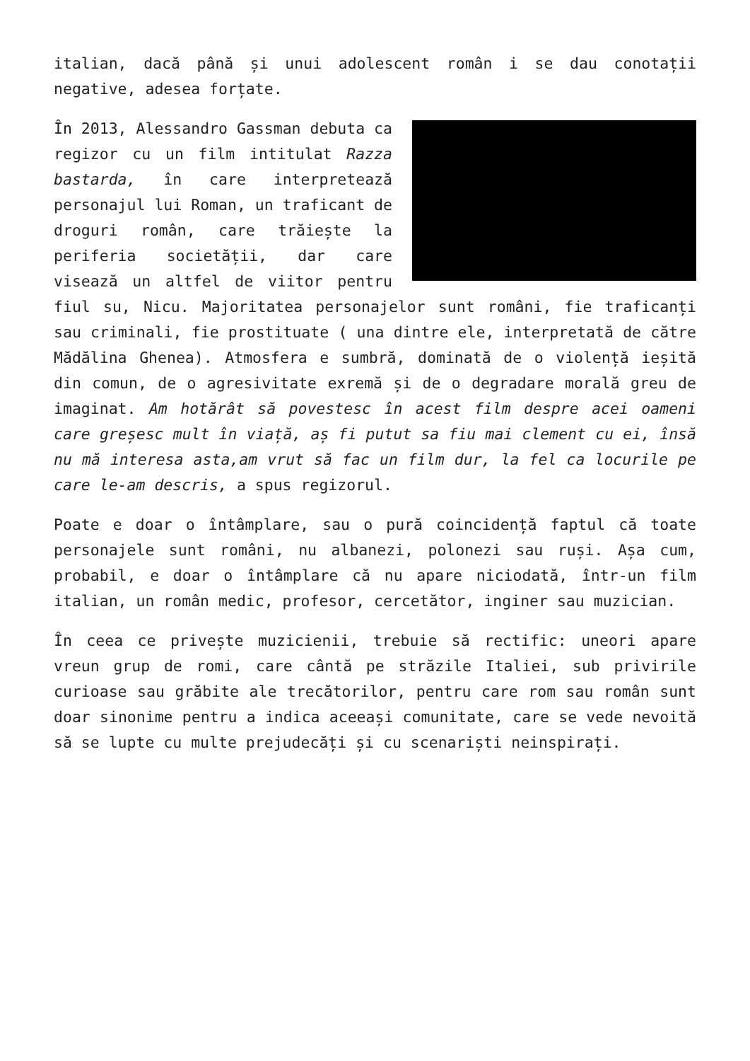italian, dacă până și unui adolescent român i se dau conotații negative, adesea forțate.
În 2013, Alessandro Gassman debuta ca regizor cu un film intitulat Razza bastarda, în care interpretează personajul lui Roman, un traficant de droguri român, care trăiește la periferia societății, dar care visează un altfel de viitor pentru fiul su, Nicu. Majoritatea personajelor sunt români, fie traficanți sau criminali, fie prostituate ( una dintre ele, interpretată de către Mădălina Ghenea). Atmosfera e sumbră, dominată de o violență ieșită din comun, de o agresivitate exremă și de o degradare morală greu de imaginat. Am hotărât să povestesc în acest film despre acei oameni care greșesc mult în viață, aș fi putut sa fiu mai clement cu ei, însă nu mă interesa asta,am vrut să fac un film dur, la fel ca locurile pe care le-am descris, a spus regizorul.
Poate e doar o întâmplare, sau o pură coincidență faptul că toate personajele sunt români, nu albanezi, polonezi sau ruși. Așa cum, probabil, e doar o întâmplare că nu apare niciodată, într-un film italian, un român medic, profesor, cercetător, inginer sau muzician.
În ceea ce privește muzicienii, trebuie să rectific: uneori apare vreun grup de romi, care cântă pe străzile Italiei, sub privirile curioase sau grăbite ale trecătorilor, pentru care rom sau român sunt doar sinonime pentru a indica aceeași comunitate, care se vede nevoită să se lupte cu multe prejudecăți și cu scenariști neinspirați.